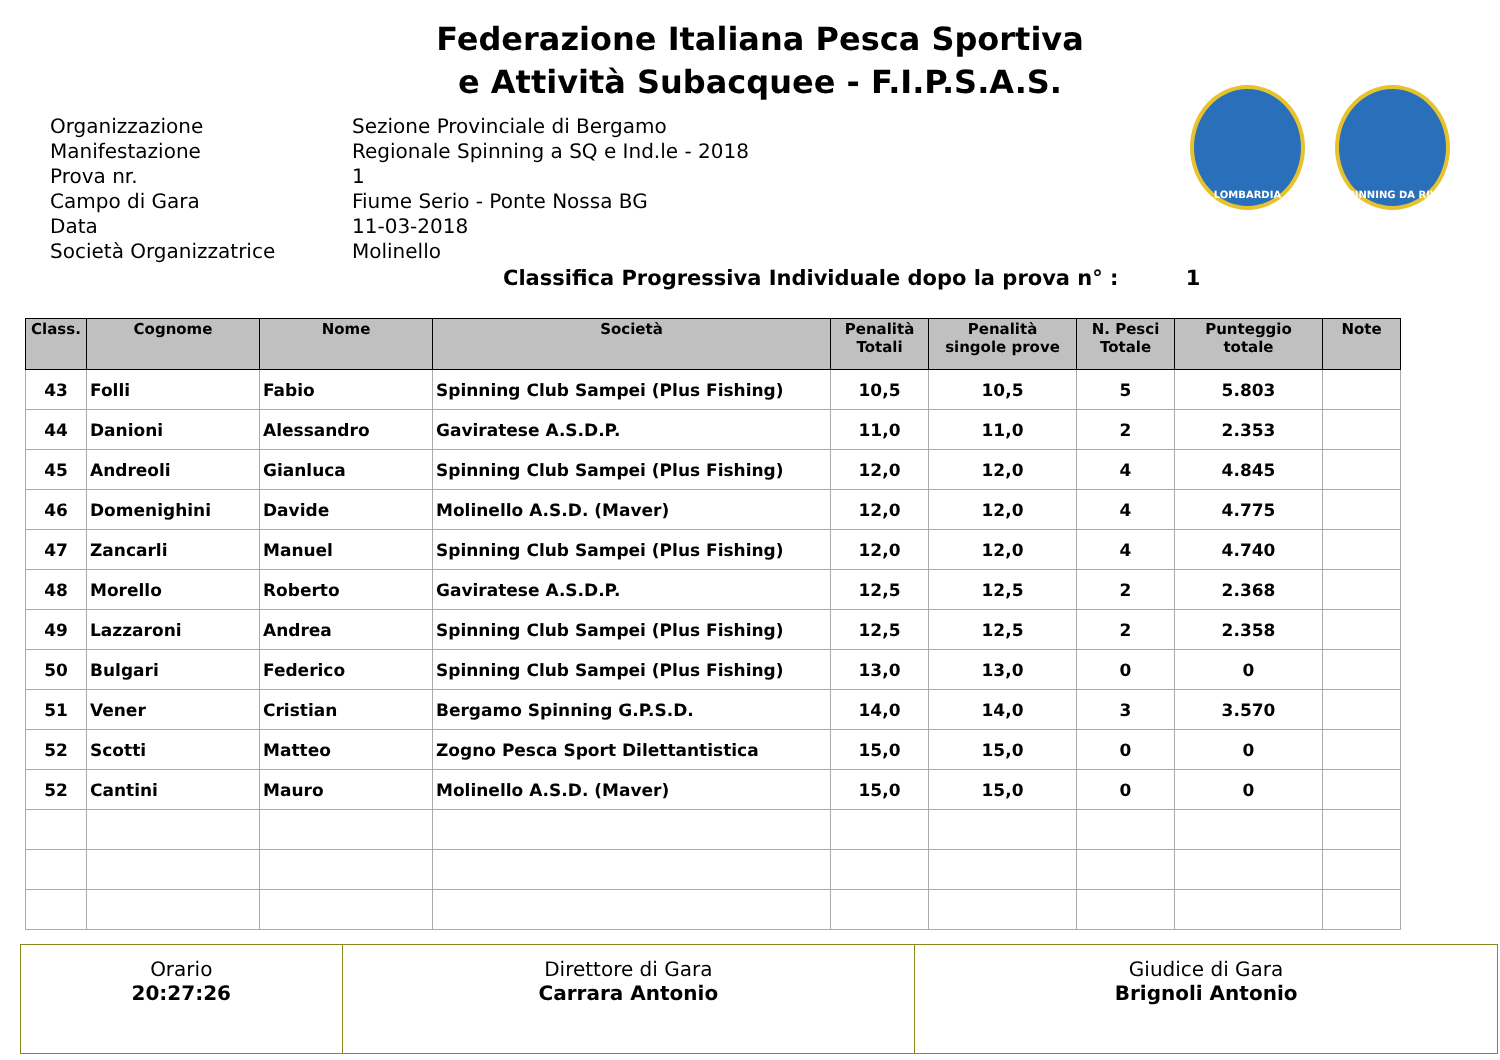Federazione Italiana Pesca Sportiva
e Attività Subacquee - F.I.P.S.A.S.
LOMBARDIA SPINNING DA RIVA
Organizzazione
Sezione Provinciale di Bergamo
Manifestazione
Regionale Spinning a SQ e Ind.le - 2018
Prova nr.
1
Campo di Gara
Fiume Serio - Ponte Nossa BG
Data
11-03-2018
Società Organizzatrice
Molinello
Classifica Progressiva Individuale dopo la prova n° : 1
| Class. | Cognome | Nome | Società | Penalità Totali | Penalità singole prove | N. Pesci Totale | Punteggio totale | Note |
| --- | --- | --- | --- | --- | --- | --- | --- | --- |
| 43 | Folli | Fabio | Spinning Club Sampei (Plus Fishing) | 10,5 | 10,5 | 5 | 5.803 | |
| 44 | Danioni | Alessandro | Gaviratese A.S.D.P. | 11,0 | 11,0 | 2 | 2.353 | |
| 45 | Andreoli | Gianluca | Spinning Club Sampei (Plus Fishing) | 12,0 | 12,0 | 4 | 4.845 | |
| 46 | Domenighini | Davide | Molinello A.S.D. (Maver) | 12,0 | 12,0 | 4 | 4.775 | |
| 47 | Zancarli | Manuel | Spinning Club Sampei (Plus Fishing) | 12,0 | 12,0 | 4 | 4.740 | |
| 48 | Morello | Roberto | Gaviratese A.S.D.P. | 12,5 | 12,5 | 2 | 2.368 | |
| 49 | Lazzaroni | Andrea | Spinning Club Sampei (Plus Fishing) | 12,5 | 12,5 | 2 | 2.358 | |
| 50 | Bulgari | Federico | Spinning Club Sampei (Plus Fishing) | 13,0 | 13,0 | 0 | 0 | |
| 51 | Vener | Cristian | Bergamo Spinning G.P.S.D. | 14,0 | 14,0 | 3 | 3.570 | |
| 52 | Scotti | Matteo | Zogno Pesca Sport Dilettantistica | 15,0 | 15,0 | 0 | 0 | |
| 52 | Cantini | Mauro | Molinello A.S.D. (Maver) | 15,0 | 15,0 | 0 | 0 | |
| Orario 20:27:26 | Direttore di Gara Carrara Antonio | Giudice di Gara Brignoli Antonio |